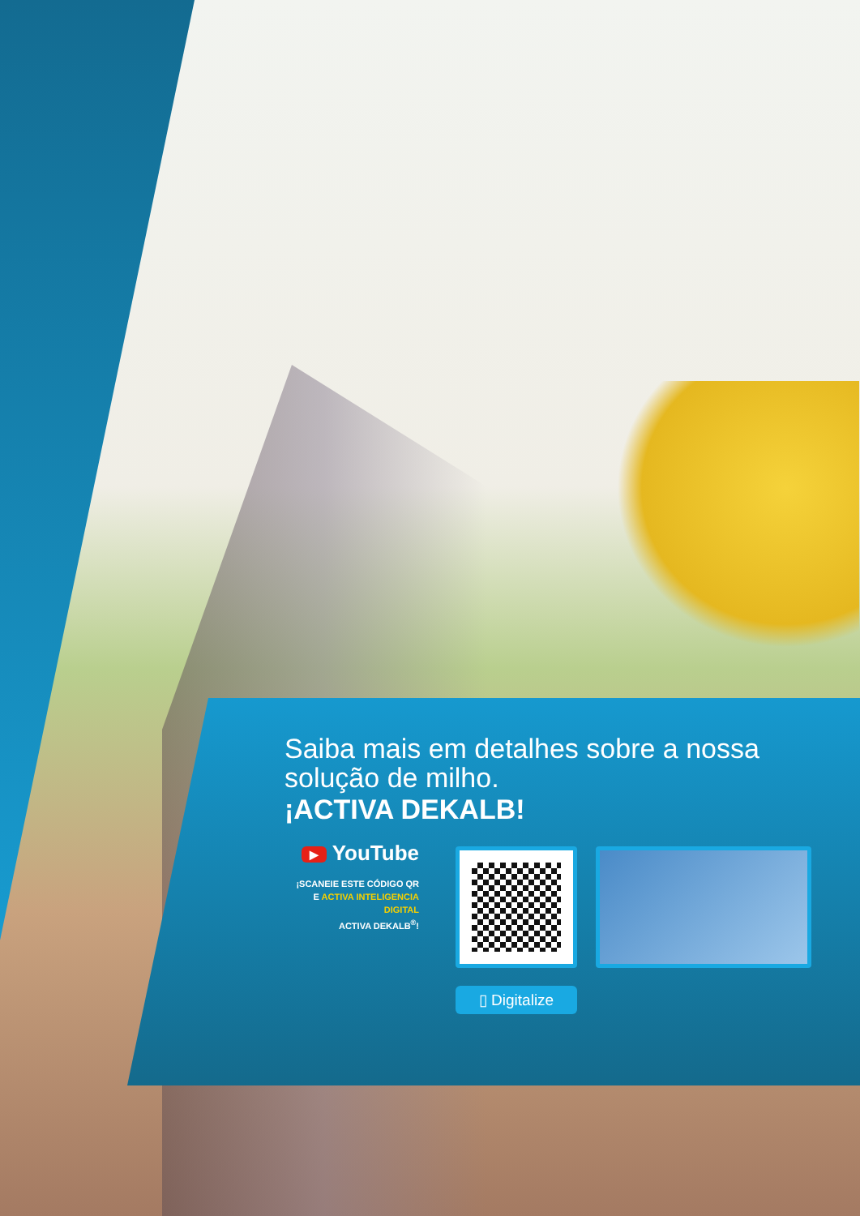Saiba mais em detalhes sobre a nossa solução de milho.
¡ACTIVA DEKALB!
▶ YouTube
¡SCANEIE ESTE CÓDIGO QR
E ACTIVA INTELIGENCIA
DIGITAL
ACTIVA DEKALB<sup>®</sup>!
▯ Digitalize